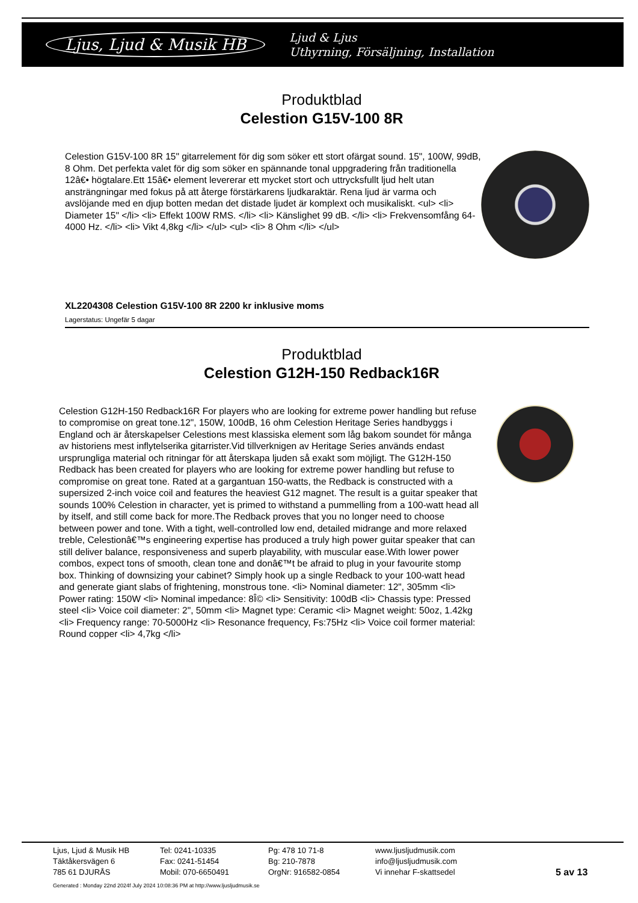Ljus, Ljud & Musik HB Ljud & Ljus
Uthyrning, Försäljning, Installation
Produktblad
Celestion G15V-100 8R
Celestion G15V-100 8R 15" gitarrelement för dig som söker ett stort ofärgat sound. 15", 100W, 99dB, 8 Ohm. Det perfekta valet för dig som söker en spännande tonal uppgradering från traditionella 12â€• högtalare.Ett 15â€• element levererar ett mycket stort och uttrycksfullt ljud helt utan ansträngningar med fokus på att återge förstärkarens ljudkaraktär. Rena ljud är varma och avslöjande med en djup botten medan det distade ljudet är komplext och musikaliskt. <ul> <li> Diameter 15" </li> <li> Effekt 100W RMS. </li> <li> Känslighet 99 dB. </li> <li> Frekvensomfång 64-4000 Hz. </li> <li> Vikt 4,8kg </li> </ul> <ul> <li> 8 Ohm </li> </ul>
XL2204308 Celestion G15V-100 8R 2200 kr inklusive moms
Lagerstatus: Ungefär 5 dagar
Produktblad
Celestion G12H-150 Redback16R
Celestion G12H-150 Redback16R For players who are looking for extreme power handling but refuse to compromise on great tone.12", 150W, 100dB, 16 ohm Celestion Heritage Series handbyggs i England och är återskapelser Celestions mest klassiska element som låg bakom soundet för många av historiens mest inflytelserika gitarrister.Vid tillverknigen av Heritage Series används endast ursprungliga material och ritningar för att återskapa ljuden så exakt som möjligt. The G12H-150 Redback has been created for players who are looking for extreme power handling but refuse to compromise on great tone. Rated at a gargantuan 150-watts, the Redback is constructed with a supersized 2-inch voice coil and features the heaviest G12 magnet. The result is a guitar speaker that sounds 100% Celestion in character, yet is primed to withstand a pummelling from a 100-watt head all by itself, and still come back for more.The Redback proves that you no longer need to choose between power and tone. With a tight, well-controlled low end, detailed midrange and more relaxed treble, Celestionâ€™s engineering expertise has produced a truly high power guitar speaker that can still deliver balance, responsiveness and superb playability, with muscular ease.With lower power combos, expect tons of smooth, clean tone and donâ€™t be afraid to plug in your favourite stomp box. Thinking of downsizing your cabinet? Simply hook up a single Redback to your 100-watt head and generate giant slabs of frightening, monstrous tone. <li> Nominal diameter: 12", 305mm <li> Power rating: 150W <li> Nominal impedance: 8Î© <li> Sensitivity: 100dB <li> Chassis type: Pressed steel <li> Voice coil diameter: 2", 50mm <li> Magnet type: Ceramic <li> Magnet weight: 50oz, 1.42kg <li> Frequency range: 70-5000Hz <li> Resonance frequency, Fs:75Hz <li> Voice coil former material: Round copper <li> 4,7kg </li>
| Ljus, Ljud & Musik HB Täktåkersvägen 6 785 61 DJURÅS | Tel: 0241-10335 Fax: 0241-51454 Mobil: 070-6650491 | Pg: 478 10 71-8 Bg: 210-7878 OrgNr: 916582-0854 | www.ljusljudmusik.com info@ljusljudmusik.com Vi innehar F-skattsedel | 5 av 13 |
| Generated : Monday 22nd 2024f July 2024 10:08:36 PM at http://www.ljusljudmusik.se | | | | |